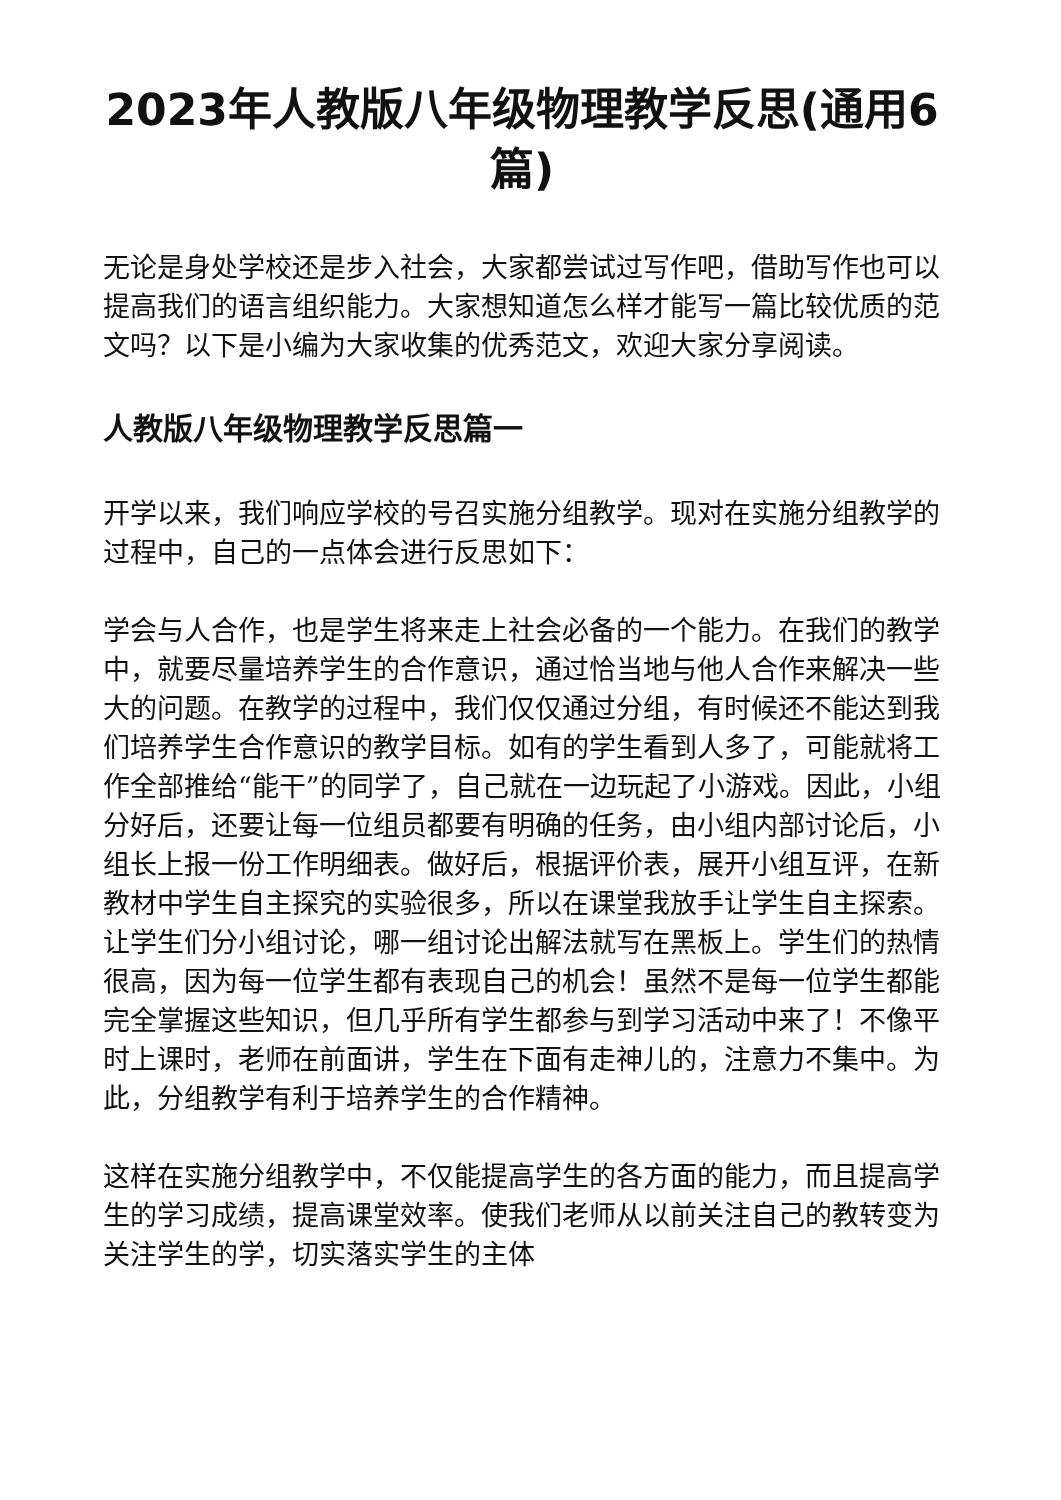2023年人教版八年级物理教学反思(通用6篇)
无论是身处学校还是步入社会，大家都尝试过写作吧，借助写作也可以提高我们的语言组织能力。大家想知道怎么样才能写一篇比较优质的范文吗？以下是小编为大家收集的优秀范文，欢迎大家分享阅读。
人教版八年级物理教学反思篇一
开学以来，我们响应学校的号召实施分组教学。现对在实施分组教学的过程中，自己的一点体会进行反思如下：
学会与人合作，也是学生将来走上社会必备的一个能力。在我们的教学中，就要尽量培养学生的合作意识，通过恰当地与他人合作来解决一些大的问题。在教学的过程中，我们仅仅通过分组，有时候还不能达到我们培养学生合作意识的教学目标。如有的学生看到人多了，可能就将工作全部推给“能干”的同学了，自己就在一边玩起了小游戏。因此，小组分好后，还要让每一位组员都要有明确的任务，由小组内部讨论后，小组长上报一份工作明细表。做好后，根据评价表，展开小组互评，在新教材中学生自主探究的实验很多，所以在课堂我放手让学生自主探索。让学生们分小组讨论，哪一组讨论出解法就写在黑板上。学生们的热情很高，因为每一位学生都有表现自己的机会！虽然不是每一位学生都能完全掌握这些知识，但几乎所有学生都参与到学习活动中来了！不像平时上课时，老师在前面讲，学生在下面有走神儿的，注意力不集中。为此，分组教学有利于培养学生的合作精神。
这样在实施分组教学中，不仅能提高学生的各方面的能力，而且提高学生的学习成绩，提高课堂效率。使我们老师从以前关注自己的教转变为关注学生的学，切实落实学生的主体